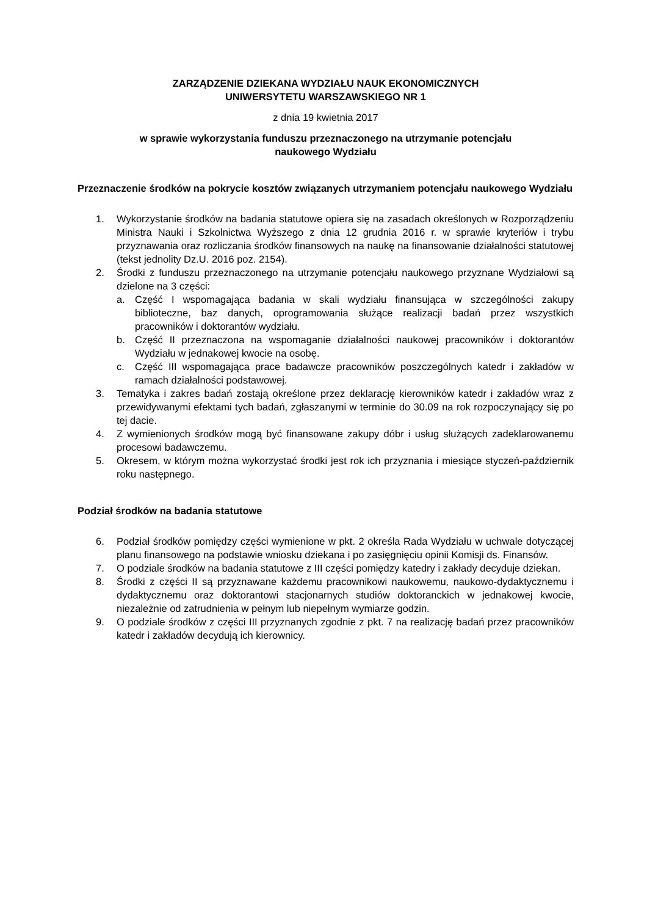ZARZĄDZENIE DZIEKANA WYDZIAŁU NAUK EKONOMICZNYCH
UNIWERSYTETU WARSZAWSKIEGO NR 1
z dnia 19 kwietnia 2017
w sprawie wykorzystania funduszu przeznaczonego na utrzymanie potencjału
naukowego Wydziału
Przeznaczenie środków na pokrycie kosztów związanych utrzymaniem potencjału naukowego Wydziału
1. Wykorzystanie środków na badania statutowe opiera się na zasadach określonych w Rozporządzeniu Ministra Nauki i Szkolnictwa Wyższego z dnia 12 grudnia 2016 r. w sprawie kryteriów i trybu przyznawania oraz rozliczania środków finansowych na naukę na finansowanie działalności statutowej (tekst jednolity Dz.U. 2016 poz. 2154).
2. Środki z funduszu przeznaczonego na utrzymanie potencjału naukowego przyznane Wydziałowi są dzielone na 3 części:
a. Część I wspomagająca badania w skali wydziału finansująca w szczególności zakupy biblioteczne, baz danych, oprogramowania służące realizacji badań przez wszystkich pracowników i doktorantów wydziału.
b. Część II przeznaczona na wspomaganie działalności naukowej pracowników i doktorantów Wydziału w jednakowej kwocie na osobę.
c. Część III wspomagająca prace badawcze pracowników poszczególnych katedr i zakładów w ramach działalności podstawowej.
3. Tematyka i zakres badań zostają określone przez deklarację kierowników katedr i zakładów wraz z przewidywanymi efektami tych badań, zgłaszanymi w terminie do 30.09 na rok rozpoczynający się po tej dacie.
4. Z wymienionych środków mogą być finansowane zakupy dóbr i usług służących zadeklarowanemu procesowi badawczemu.
5. Okresem, w którym można wykorzystać środki jest rok ich przyznania i miesiące styczeń-październik roku następnego.
Podział środków na badania statutowe
6. Podział środków pomiędzy części wymienione w pkt. 2 określa Rada Wydziału w uchwale dotyczącej planu finansowego na podstawie wniosku dziekana i po zasięgnięciu opinii Komisji ds. Finansów.
7. O podziale środków na badania statutowe z III części pomiędzy katedry i zakłady decyduje dziekan.
8. Środki z części II są przyznawane każdemu pracownikowi naukowemu, naukowo-dydaktycznemu i dydaktycznemu oraz doktorantowi stacjonarnych studiów doktoranckich w jednakowej kwocie, niezależnie od zatrudnienia w pełnym lub niepełnym wymiarze godzin.
9. O podziale środków z części III przyznanych zgodnie z pkt. 7 na realizację badań przez pracowników katedr i zakładów decydują ich kierownicy.